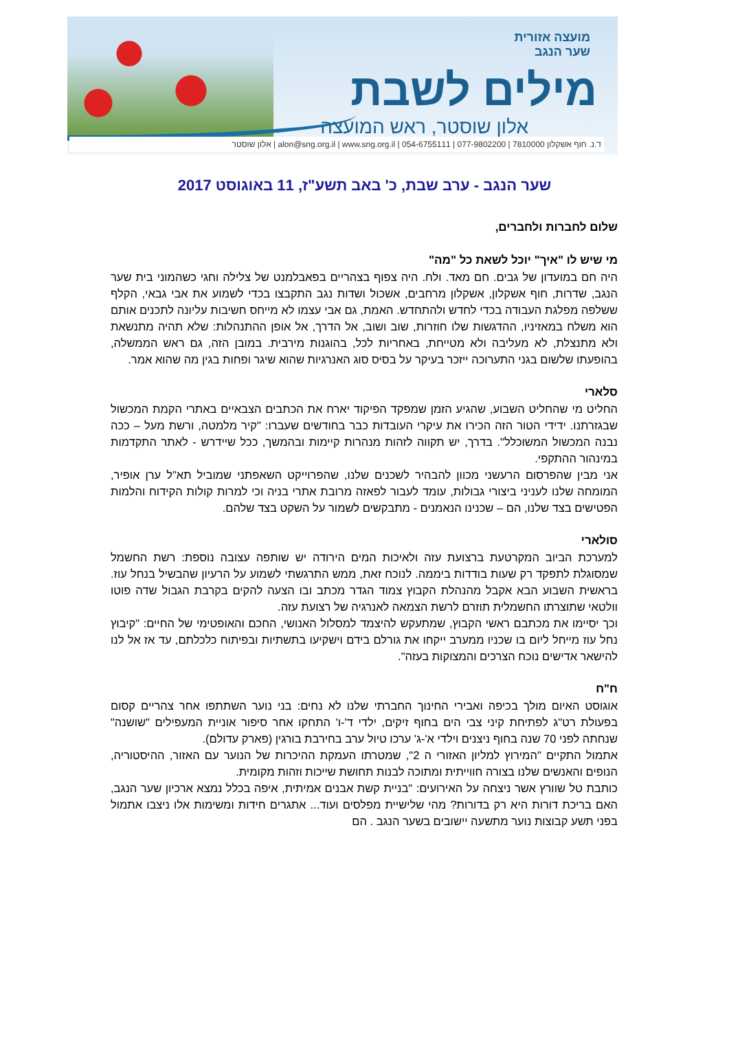מועצה אזורית
שער הנגב
מילים לשבת
אלון שוסטר, ראש המועצה
ד.נ. חוף אשקלון 7810000 | 077-9802200 | 054-6755111 | alon@sng.org.il | www.sng.org.il | אלון שוסטר
שער הנגב - ערב שבת, כ' באב תשע"ז, 11 באוגוסט 2017
שלום לחברות ולחברים,
מי שיש לו "איך" יוכל לשאת כל "מה"
היה חם במועדון של גבים. חם מאד. ולח. היה צפוף בצהריים בפאבלמנט של צלילה וחגי כשהמוני בית שער הנגב, שדרות, חוף אשקלון, אשקלון מרחבים, אשכול ושדות נגב התקבצו בכדי לשמוע את אבי גבאי, הקלף ששלפה מפלגת העבודה בכדי לחדש ולהתחדש. האמת, גם אבי עצמו לא מייחס חשיבות עליונה לתכנים אותם הוא משלח במאזיניו, ההדגשות שלו חוזרות, שוב ושוב, אל הדרך, אל אופן ההתנהלות: שלא תהיה מתנשאת ולא מתנצלת, לא מעליבה ולא מטייחת, באחריות לכל, בהוגנות מירבית. במובן הזה, גם ראש הממשלה, בהופעתו שלשום בגני התערוכה ייזכר בעיקר על בסיס סוג האנרגיות שהוא שיגר ופחות בגין מה שהוא אמר.
סלארי
החליט מי שהחליט השבוע, שהגיע הזמן שמפקד הפיקוד יארח את הכתבים הצבאיים באתרי הקמת המכשול שבגזרתנו. ידידי הטור הזה הכירו את עיקרי העובדות כבר בחודשים שעברו: "קיר מלמטה, ורשת מעל – ככה נבנה המכשול המשוכלל". בדרך, יש תקווה לזהות מנהרות קיימות ובהמשך, ככל שיידרש - לאתר התקדמות במינהור ההתקפי.
אני מבין שהפרסום הרעשני מכוון להבהיר לשכנים שלנו, שהפרוייקט השאפתני שמוביל תא"ל ערן אופיר, המומחה שלנו לעניני ביצורי גבולות, עומד לעבור לפאזה מרובת אתרי בניה וכי למרות קולות הקידוח והלמות הפטישים בצד שלנו, הם – שכנינו הנאמנים - מתבקשים לשמור על השקט בצד שלהם.
סולארי
למערכת הביוב המקרטעת ברצועת עזה ולאיכות המים הירודה יש שותפה עצובה נוספת: רשת החשמל שמסוגלת לתפקד רק שעות בודדות ביממה. לנוכח זאת, ממש התרגשתי לשמוע על הרעיון שהבשיל בנחל עוז. בראשית השבוע הבא אקבל מהנהלת הקבוץ צמוד הגדר מכתב ובו הצעה להקים בקרבת הגבול שדה פוטו וולטאי שתוצרתו החשמלית תוזרם לרשת הצמאה לאנרגיה של רצועת עזה.
וכך יסיימו את מכתבם ראשי הקבוץ, שמתעקש להיצמד למסלול האנושי, החכם והאופטימי של החיים: "קיבוץ נחל עוז מייחל ליום בו שכניו ממערב ייקחו את גורלם בידם וישקיעו בתשתיות ובפיתוח כלכלתם, עד אז אל לנו להישאר אדישים נוכח הצרכים והמצוקות בעזה".
ח"ח
אוגוסט האיום מולך בכיפה ואבירי החינוך החברתי שלנו לא נחים: בני נוער השתתפו אחר צהריים קסום בפעולת רט"ג לפתיחת קיני צבי הים בחוף זיקים, ילדי ד'-ו' התחקו אחר סיפור אוניית המעפילים "שושנה" שנחתה לפני 70 שנה בחוף ניצנים וילדי א'-ג' ערכו טיול ערב בחירבת בורגין (פארק עדולם).
אתמול התקיים "המירוץ למליון האזורי ה 2", שמטרתו העמקת ההיכרות של הנוער עם האזור, ההיסטוריה, הנופים והאנשים שלנו בצורה חווייתית ומתוכה לבנות תחושת שייכות וזהות מקומית.
כותבת טל שוורץ אשר ניצחה על האירועים: "בניית קשת אבנים אמיתית, איפה בכלל נמצא ארכיון שער הנגב, האם בריכת דורות היא רק בדורות? מהי שלישיית מפלסים ועוד... אתגרים חידות ומשימות אלו ניצבו אתמול בפני תשע קבוצות נוער מתשעה יישובים בשער הנגב . הם